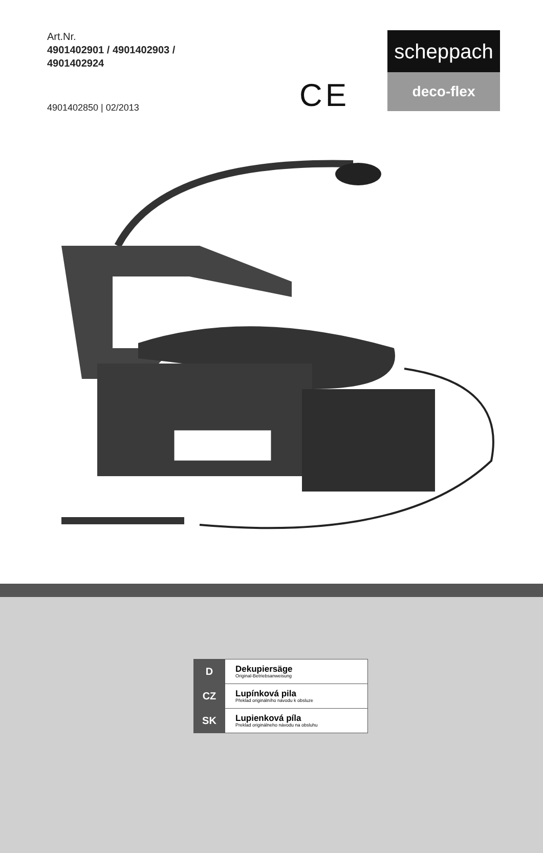Art.Nr.
4901402901 / 4901402903 /
4901402924
4901402850 | 02/2013 CE
scheppach
deco-flex
| D | Dekupiersäge Original-Betriebsanweisung |
| CZ | Lupínková pila Překlad originálního návodu k obsluze |
| SK | Lupienková píla Preklad originálneho návodu na obsluhu |